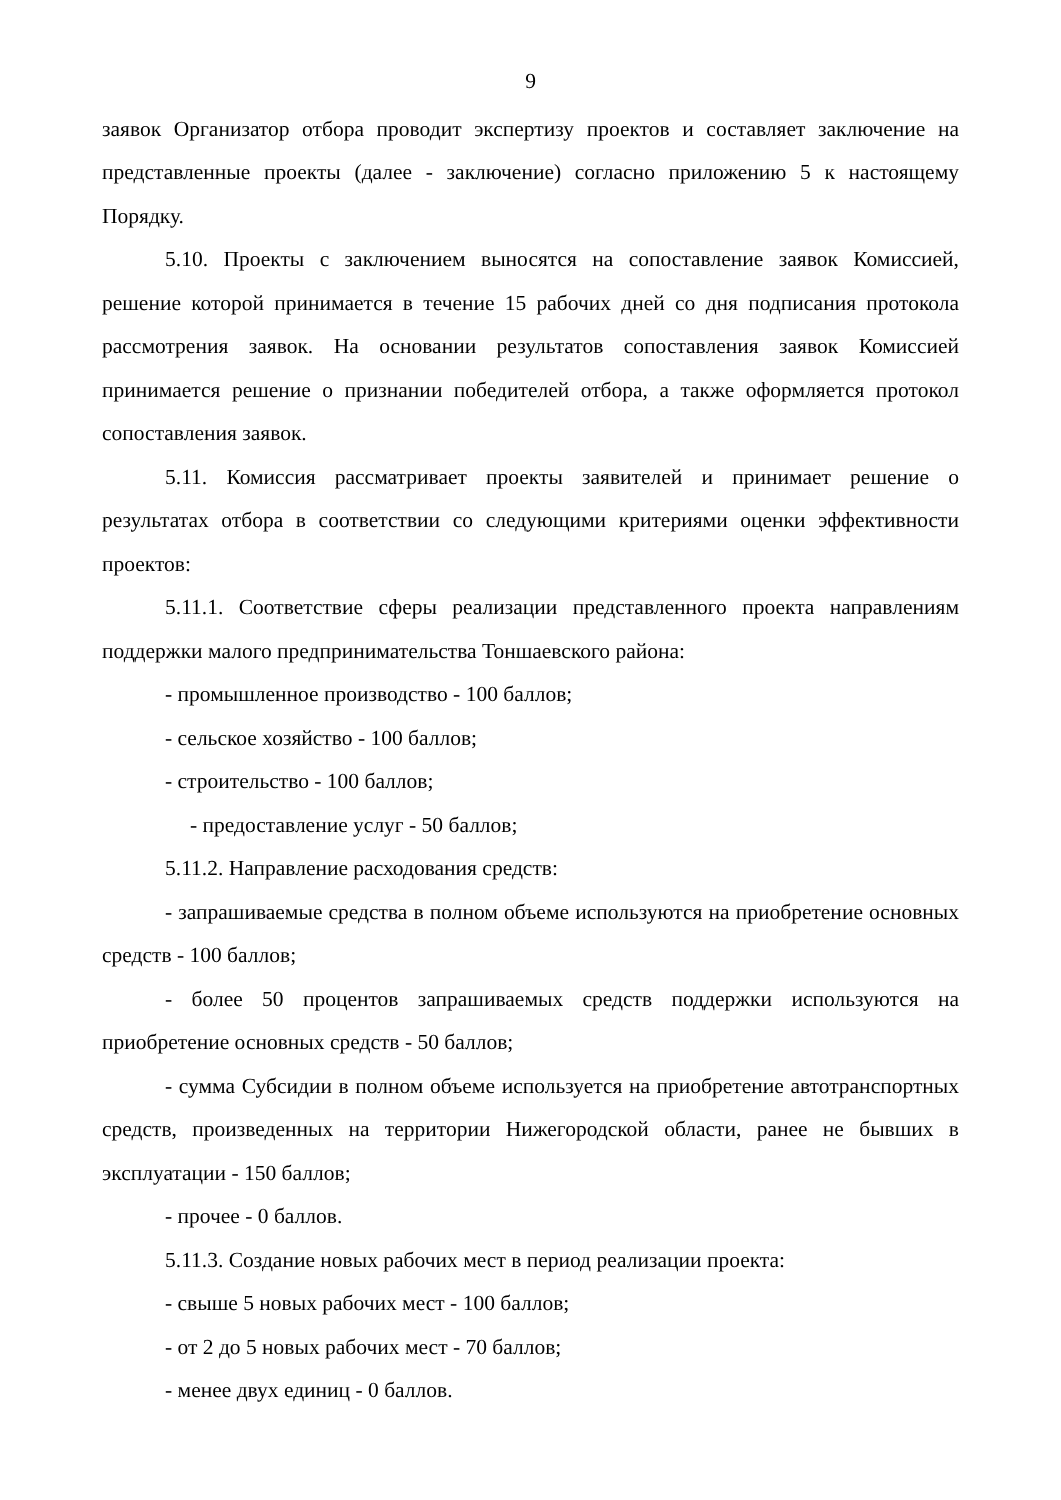9
заявок Организатор отбора проводит экспертизу проектов и составляет заключение на представленные проекты (далее - заключение) согласно приложению 5 к настоящему Порядку.
5.10. Проекты с заключением выносятся на сопоставление заявок Комиссией, решение которой принимается в течение 15 рабочих дней со дня подписания протокола рассмотрения заявок. На основании результатов сопоставления заявок Комиссией принимается решение о признании победителей отбора, а также оформляется протокол сопоставления заявок.
5.11. Комиссия рассматривает проекты заявителей и принимает решение о результатах отбора в соответствии со следующими критериями оценки эффективности проектов:
5.11.1. Соответствие сферы реализации представленного проекта направлениям поддержки малого предпринимательства Тоншаевского района:
- промышленное производство - 100 баллов;
- сельское хозяйство - 100 баллов;
- строительство - 100 баллов;
- предоставление услуг - 50 баллов;
5.11.2. Направление расходования средств:
- запрашиваемые средства в полном объеме используются на приобретение основных средств - 100 баллов;
- более 50 процентов запрашиваемых средств поддержки используются на приобретение основных средств - 50 баллов;
- сумма Субсидии в полном объеме используется на приобретение автотранспортных средств, произведенных на территории Нижегородской области, ранее не бывших в эксплуатации - 150 баллов;
- прочее - 0 баллов.
5.11.3. Создание новых рабочих мест в период реализации проекта:
- свыше 5 новых рабочих мест - 100 баллов;
- от 2 до 5 новых рабочих мест - 70 баллов;
- менее двух единиц - 0 баллов.